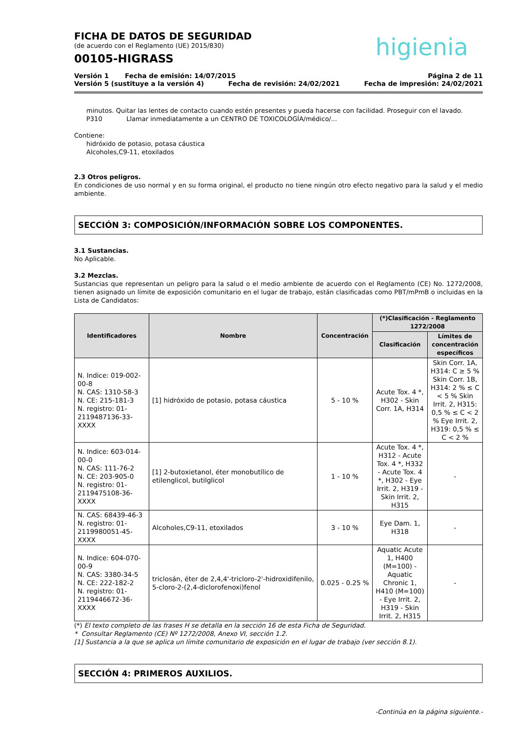FICHA DE DATOS DE SEGURIDAD
(de acuerdo con el Reglamento (UE) 2015/830)
00105-HIGRASS
higienia
Versión 1 Fecha de emisión: 14/07/2015 Página 2 de 11
Versión 5 (sustituye a la versión 4) Fecha de revisión: 24/02/2021 Fecha de impresión: 24/02/2021
minutos. Quitar las lentes de contacto cuando estén presentes y pueda hacerse con facilidad. Proseguir con el lavado.
P310 Llamar inmediatamente a un CENTRO DE TOXICOLOGÍA/médico/...
Contiene:
hidróxido de potasio, potasa cáustica
Alcoholes,C9-11, etoxilados
2.3 Otros peligros.
En condiciones de uso normal y en su forma original, el producto no tiene ningún otro efecto negativo para la salud y el medio ambiente.
SECCIÓN 3: COMPOSICIÓN/INFORMACIÓN SOBRE LOS COMPONENTES.
3.1 Sustancias.
No Aplicable.
3.2 Mezclas.
Sustancias que representan un peligro para la salud o el medio ambiente de acuerdo con el Reglamento (CE) No. 1272/2008, tienen asignado un límite de exposición comunitario en el lugar de trabajo, están clasificadas como PBT/mPmB o incluidas en la Lista de Candidatos:
| Identificadores | Nombre | Concentración | (*)Clasificación - Reglamento 1272/2008 | |
| --- | --- | --- | --- | --- |
| | | | Clasificación | Límites de concentración específicos |
| N. Indice: 019-002-00-8 N. CAS: 1310-58-3 N. CE: 215-181-3 N. registro: 01-2119487136-33-XXXX | [1] hidróxido de potasio, potasa cáustica | 5 - 10 % | Acute Tox. 4 *, H302 - Skin Corr. 1A, H314 | Skin Corr. 1A, H314: C ≥ 5 % Skin Corr. 1B, H314: 2 % ≤ C < 5 % Skin Irrit. 2, H315: 0,5 % ≤ C < 2 % Eye Irrit. 2, H319: 0,5 % ≤ C < 2 % |
| N. Indice: 603-014-00-0 N. CAS: 111-76-2 N. CE: 203-905-0 N. registro: 01-2119475108-36-XXXX | [1] 2-butoxietanol, éter monobutílico de etilenglicol, butilglicol | 1 - 10 % | Acute Tox. 4 *, H312 - Acute Tox. 4 *, H332 - Acute Tox. 4 *, H302 - Eye Irrit. 2, H319 - Skin Irrit. 2, H315 | - |
| N. CAS: 68439-46-3 N. registro: 01-2119980051-45-XXXX | Alcoholes,C9-11, etoxilados | 3 - 10 % | Eye Dam. 1, H318 | - |
| N. Indice: 604-070-00-9 N. CAS: 3380-34-5 N. CE: 222-182-2 N. registro: 01-2119446672-36-XXXX | triclosán, éter de 2,4,4'-tricloro-2'-hidroxidifenilo, 5-cloro-2-(2,4-diclorofenoxi)fenol | 0.025 - 0.25 % | Aquatic Acute 1, H400 (M=100) - Aquatic Chronic 1, H410 (M=100) - Eye Irrit. 2, H319 - Skin Irrit. 2, H315 | - |
(*) El texto completo de las frases H se detalla en la sección 16 de esta Ficha de Seguridad.
* Consultar Reglamento (CE) Nº 1272/2008, Anexo VI, sección 1.2.
[1] Sustancia a la que se aplica un límite comunitario de exposición en el lugar de trabajo (ver sección 8.1).
SECCIÓN 4: PRIMEROS AUXILIOS.
-Continúa en la página siguiente.-